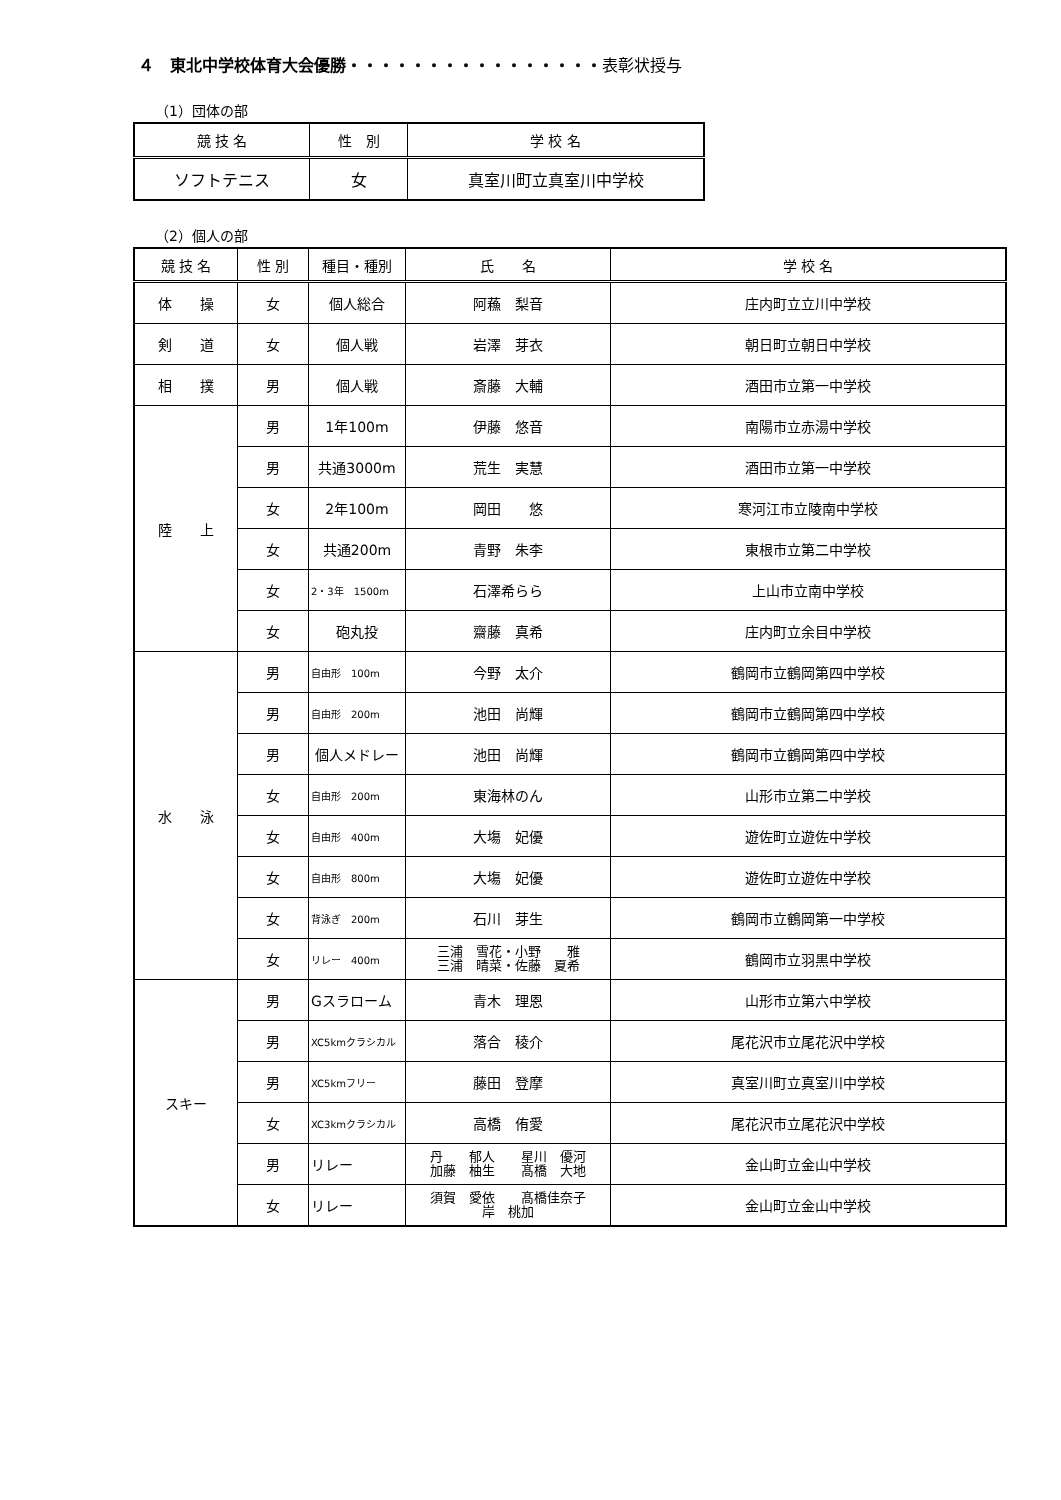４　東北中学校体育大会優勝・・・・・・・・・・・・・・・・表彰状授与
（1）団体の部
| 競 技 名 | 性 別 | 学 校 名 |
| --- | --- | --- |
| ソフトテニス | 女 | 真室川町立真室川中学校 |
（2）個人の部
| 競 技 名 | 性 別 | 種目・種別 | 氏 名 | 学 校 名 |
| --- | --- | --- | --- | --- |
| 体 操 | 女 | 個人総合 | 阿蘓 梨音 | 庄内町立立川中学校 |
| 剣 道 | 女 | 個人戦 | 岩澤 芽衣 | 朝日町立朝日中学校 |
| 相 撲 | 男 | 個人戦 | 斎藤 大輔 | 酒田市立第一中学校 |
| 陸 上 | 男 | 1年100m | 伊藤 悠音 | 南陽市立赤湯中学校 |
| | 男 | 共通3000m | 荒生 実慧 | 酒田市立第一中学校 |
| | 女 | 2年100m | 岡田 悠 | 寒河江市立陵南中学校 |
| | 女 | 共通200m | 青野 朱李 | 東根市立第二中学校 |
| | 女 | 2・3年 1500m | 石澤希らら | 上山市立南中学校 |
| | 女 | 砲丸投 | 齋藤 真希 | 庄内町立余目中学校 |
| 水 泳 | 男 | 自由形 100m | 今野 太介 | 鶴岡市立鶴岡第四中学校 |
| | 男 | 自由形 200m | 池田 尚輝 | 鶴岡市立鶴岡第四中学校 |
| | 男 | 個人メドレー | 池田 尚輝 | 鶴岡市立鶴岡第四中学校 |
| | 女 | 自由形 200m | 東海林のん | 山形市立第二中学校 |
| | 女 | 自由形 400m | 大塲 妃優 | 遊佐町立遊佐中学校 |
| | 女 | 自由形 800m | 大塲 妃優 | 遊佐町立遊佐中学校 |
| | 女 | 背泳ぎ 200m | 石川 芽生 | 鶴岡市立鶴岡第一中学校 |
| | 女 | リレー 400m | 三浦 雪花・小野 雅 三浦 晴菜・佐藤 夏希 | 鶴岡市立羽黒中学校 |
| スキー | 男 | Gスラローム | 青木 理恩 | 山形市立第六中学校 |
| | 男 | XC5kmクラシカル | 落合 稜介 | 尾花沢市立尾花沢中学校 |
| | 男 | XC5kmフリー | 藤田 登摩 | 真室川町立真室川中学校 |
| | 女 | XC3kmクラシカル | 高橋 侑愛 | 尾花沢市立尾花沢中学校 |
| | 男 | リレー | 丹 郁人 星川 優河 加藤 柚生 髙橋 大地 | 金山町立金山中学校 |
| | 女 | リレー | 須賀 愛依 髙橋佳奈子 岸 桃加 | 金山町立金山中学校 |